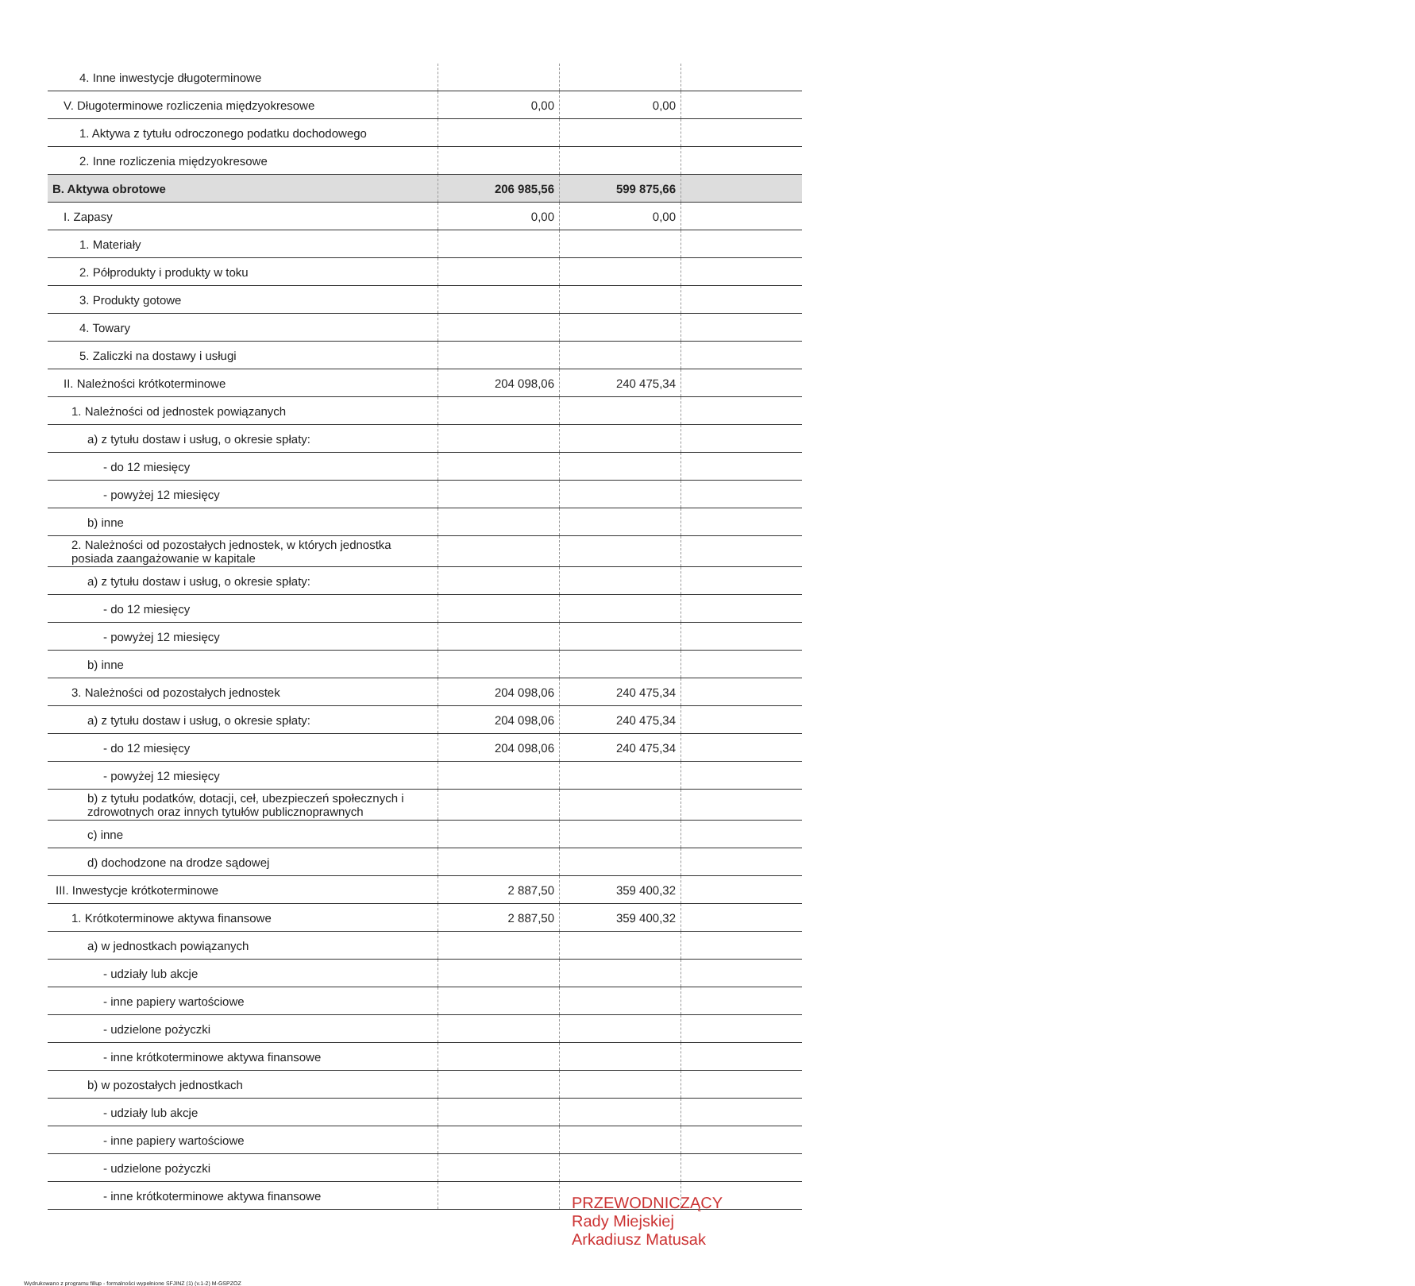| 4. Inne inwestycje długoterminowe | | | |
| V. Długoterminowe rozliczenia międzyokresowe | 0,00 | 0,00 | |
| 1. Aktywa z tytułu odroczonego podatku dochodowego | | | |
| 2. Inne rozliczenia międzyokresowe | | | |
| B. Aktywa obrotowe | 206 985,56 | 599 875,66 | |
| I. Zapasy | 0,00 | 0,00 | |
| 1. Materiały | | | |
| 2. Półprodukty i produkty w toku | | | |
| 3. Produkty gotowe | | | |
| 4. Towary | | | |
| 5. Zaliczki na dostawy i usługi | | | |
| II. Należności krótkoterminowe | 204 098,06 | 240 475,34 | |
| 1. Należności od jednostek powiązanych | | | |
| a) z tytułu dostaw i usług, o okresie spłaty: | | | |
| - do 12 miesięcy | | | |
| - powyżej 12 miesięcy | | | |
| b) inne | | | |
| 2. Należności od pozostałych jednostek, w których jednostka posiada zaangażowanie w kapitale | | | |
| a) z tytułu dostaw i usług, o okresie spłaty: | | | |
| - do 12 miesięcy | | | |
| - powyżej 12 miesięcy | | | |
| b) inne | | | |
| 3. Należności od pozostałych jednostek | 204 098,06 | 240 475,34 | |
| a) z tytułu dostaw i usług, o okresie spłaty: | 204 098,06 | 240 475,34 | |
| - do 12 miesięcy | 204 098,06 | 240 475,34 | |
| - powyżej 12 miesięcy | | | |
| b) z tytułu podatków, dotacji, ceł, ubezpieczeń społecznych i zdrowotnych oraz innych tytułów publicznoprawnych | | | |
| c) inne | | | |
| d) dochodzone na drodze sądowej | | | |
| III. Inwestycje krótkoterminowe | 2 887,50 | 359 400,32 | |
| 1. Krótkoterminowe aktywa finansowe | 2 887,50 | 359 400,32 | |
| a) w jednostkach powiązanych | | | |
| - udziały lub akcje | | | |
| - inne papiery wartościowe | | | |
| - udzielone pożyczki | | | |
| - inne krótkoterminowe aktywa finansowe | | | |
| b) w pozostałych jednostkach | | | |
| - udziały lub akcje | | | |
| - inne papiery wartościowe | | | |
| - udzielone pożyczki | | | |
| - inne krótkoterminowe aktywa finansowe | | | |
PRZEWODNICZĄCY
Rady Miejskiej
Arkadiusz Matusak
Wydrukowano z programu fillup - formalności wypełnione SFJINZ (1) (v.1-2) M-GSPZOZ